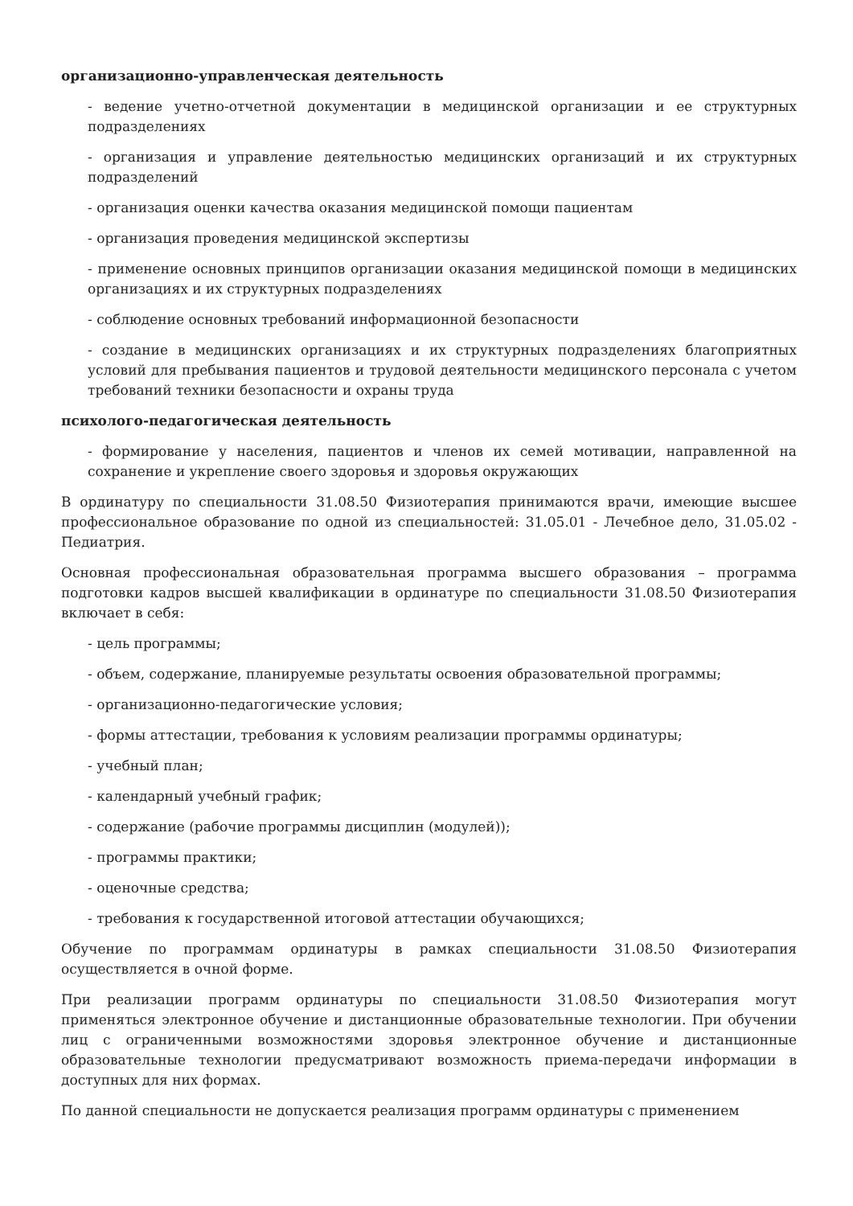организационно-управленческая деятельность
- ведение учетно-отчетной документации в медицинской организации и ее структурных подразделениях
- организация и управление деятельностью медицинских организаций и их структурных подразделений
- организация оценки качества оказания медицинской помощи пациентам
- организация проведения медицинской экспертизы
- применение основных принципов организации оказания медицинской помощи в медицинских организациях и их структурных подразделениях
- соблюдение основных требований информационной безопасности
- создание в медицинских организациях и их структурных подразделениях благоприятных условий для пребывания пациентов и трудовой деятельности медицинского персонала с учетом требований техники безопасности и охраны труда
психолого-педагогическая деятельность
- формирование у населения, пациентов и членов их семей мотивации, направленной на сохранение и укрепление своего здоровья и здоровья окружающих
В ординатуру по специальности 31.08.50 Физиотерапия принимаются врачи, имеющие высшее профессиональное образование по одной из специальностей: 31.05.01 - Лечебное дело, 31.05.02 - Педиатрия.
Основная профессиональная образовательная программа высшего образования – программа подготовки кадров высшей квалификации в ординатуре по специальности 31.08.50 Физиотерапия включает в себя:
- цель программы;
- объем, содержание, планируемые результаты освоения образовательной программы;
- организационно-педагогические условия;
- формы аттестации, требования к условиям реализации программы ординатуры;
- учебный план;
- календарный учебный график;
- содержание (рабочие программы дисциплин (модулей));
- программы практики;
- оценочные средства;
- требования к государственной итоговой аттестации обучающихся;
Обучение по программам ординатуры в рамках специальности 31.08.50 Физиотерапия осуществляется в очной форме.
При реализации программ ординатуры по специальности 31.08.50 Физиотерапия могут применяться электронное обучение и дистанционные образовательные технологии. При обучении лиц с ограниченными возможностями здоровья электронное обучение и дистанционные образовательные технологии предусматривают возможность приема-передачи информации в доступных для них формах.
По данной специальности не допускается реализация программ ординатуры с применением